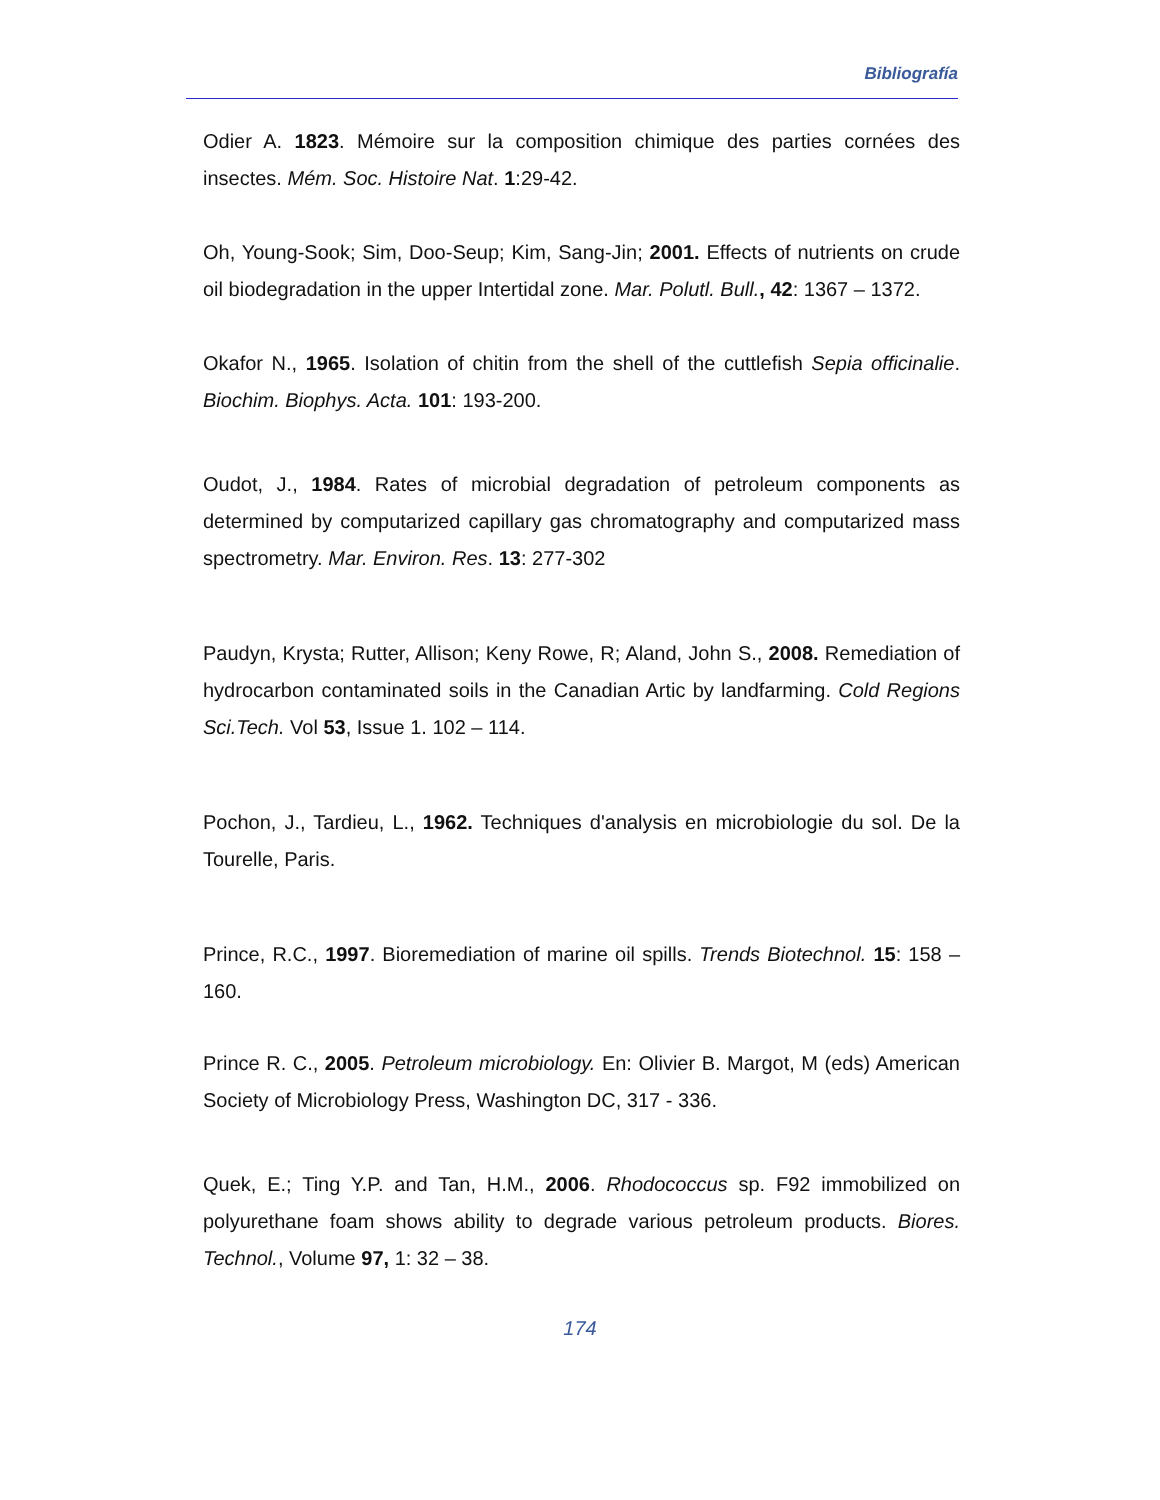Bibliografía
Odier A. 1823. Mémoire sur la composition chimique des parties cornées des insectes. Mém. Soc. Histoire Nat. 1:29-42.
Oh, Young-Sook; Sim, Doo-Seup; Kim, Sang-Jin; 2001. Effects of nutrients on crude oil biodegradation in the upper Intertidal zone. Mar. Polutl. Bull., 42: 1367 – 1372.
Okafor N., 1965. Isolation of chitin from the shell of the cuttlefish Sepia officinalie. Biochim. Biophys. Acta. 101: 193-200.
Oudot, J., 1984. Rates of microbial degradation of petroleum components as determined by computarized capillary gas chromatography and computarized mass spectrometry. Mar. Environ. Res. 13: 277-302
Paudyn, Krysta; Rutter, Allison; Keny Rowe, R; Aland, John S., 2008. Remediation of hydrocarbon contaminated soils in the Canadian Artic by landfarming. Cold Regions Sci.Tech. Vol 53, Issue 1. 102 – 114.
Pochon, J., Tardieu, L., 1962. Techniques d'analysis en microbiologie du sol. De la Tourelle, Paris.
Prince, R.C., 1997. Bioremediation of marine oil spills. Trends Biotechnol. 15: 158 – 160.
Prince R. C., 2005. Petroleum microbiology. En: Olivier B. Margot, M (eds) American Society of Microbiology Press, Washington DC, 317 - 336.
Quek, E.; Ting Y.P. and Tan, H.M., 2006. Rhodococcus sp. F92 immobilized on polyurethane foam shows ability to degrade various petroleum products. Biores. Technol., Volume 97, 1: 32 – 38.
174